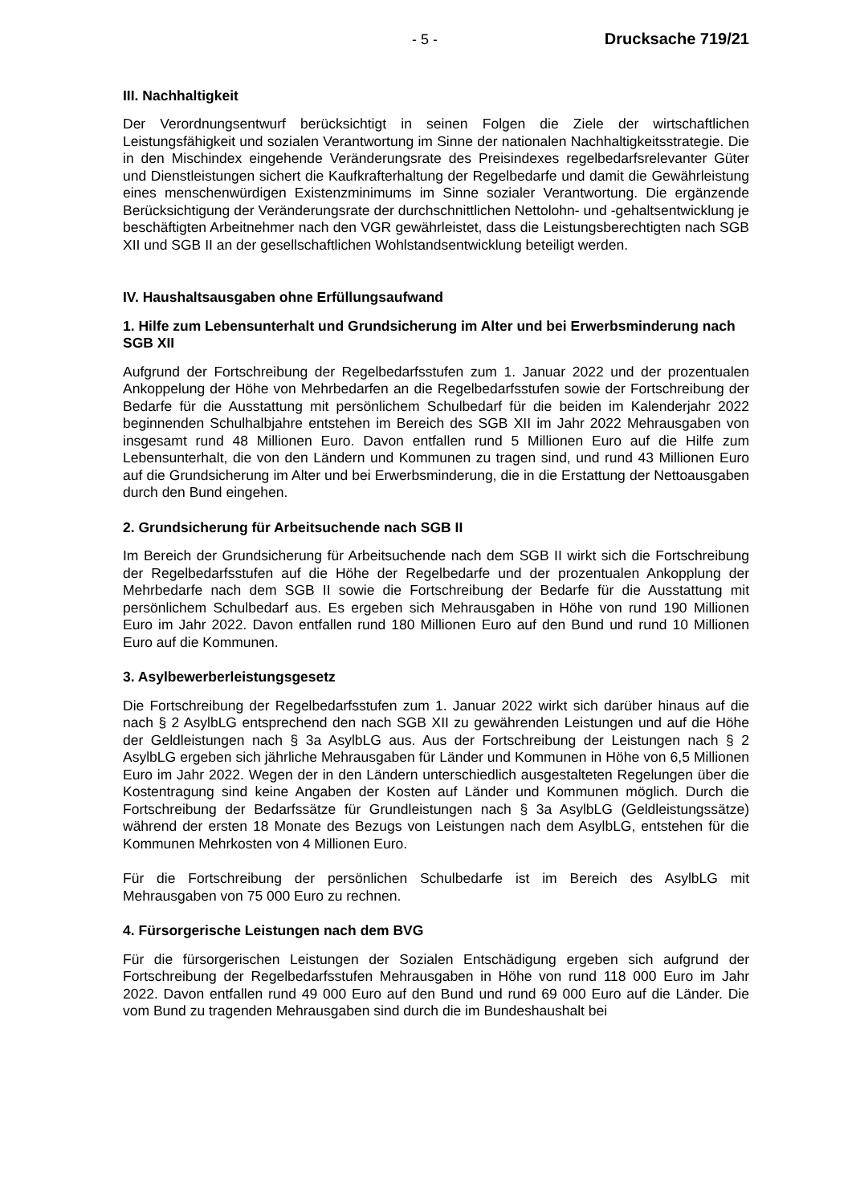- 5 - Drucksache 719/21
III. Nachhaltigkeit
Der Verordnungsentwurf berücksichtigt in seinen Folgen die Ziele der wirtschaftlichen Leistungsfähigkeit und sozialen Verantwortung im Sinne der nationalen Nachhaltigkeitsstrategie. Die in den Mischindex eingehende Veränderungsrate des Preisindexes regelbedarfsrelevanter Güter und Dienstleistungen sichert die Kaufkrafterhaltung der Regelbedarfe und damit die Gewährleistung eines menschenwürdigen Existenzminimums im Sinne sozialer Verantwortung. Die ergänzende Berücksichtigung der Veränderungsrate der durchschnittlichen Nettolohn- und -gehaltsentwicklung je beschäftigten Arbeitnehmer nach den VGR gewährleistet, dass die Leistungsberechtigten nach SGB XII und SGB II an der gesellschaftlichen Wohlstandsentwicklung beteiligt werden.
IV. Haushaltsausgaben ohne Erfüllungsaufwand
1. Hilfe zum Lebensunterhalt und Grundsicherung im Alter und bei Erwerbsminderung nach SGB XII
Aufgrund der Fortschreibung der Regelbedarfsstufen zum 1. Januar 2022 und der prozentualen Ankoppelung der Höhe von Mehrbedarfen an die Regelbedarfsstufen sowie der Fortschreibung der Bedarfe für die Ausstattung mit persönlichem Schulbedarf für die beiden im Kalenderjahr 2022 beginnenden Schulhalbjahre entstehen im Bereich des SGB XII im Jahr 2022 Mehrausgaben von insgesamt rund 48 Millionen Euro. Davon entfallen rund 5 Millionen Euro auf die Hilfe zum Lebensunterhalt, die von den Ländern und Kommunen zu tragen sind, und rund 43 Millionen Euro auf die Grundsicherung im Alter und bei Erwerbsminderung, die in die Erstattung der Nettoausgaben durch den Bund eingehen.
2. Grundsicherung für Arbeitsuchende nach SGB II
Im Bereich der Grundsicherung für Arbeitsuchende nach dem SGB II wirkt sich die Fortschreibung der Regelbedarfsstufen auf die Höhe der Regelbedarfe und der prozentualen Ankopplung der Mehrbedarfe nach dem SGB II sowie die Fortschreibung der Bedarfe für die Ausstattung mit persönlichem Schulbedarf aus. Es ergeben sich Mehrausgaben in Höhe von rund 190 Millionen Euro im Jahr 2022. Davon entfallen rund 180 Millionen Euro auf den Bund und rund 10 Millionen Euro auf die Kommunen.
3. Asylbewerberleistungsgesetz
Die Fortschreibung der Regelbedarfsstufen zum 1. Januar 2022 wirkt sich darüber hinaus auf die nach § 2 AsylbLG entsprechend den nach SGB XII zu gewährenden Leistungen und auf die Höhe der Geldleistungen nach § 3a AsylbLG aus. Aus der Fortschreibung der Leistungen nach § 2 AsylbLG ergeben sich jährliche Mehrausgaben für Länder und Kommunen in Höhe von 6,5 Millionen Euro im Jahr 2022. Wegen der in den Ländern unterschiedlich ausgestalteten Regelungen über die Kostentragung sind keine Angaben der Kosten auf Länder und Kommunen möglich. Durch die Fortschreibung der Bedarfssätze für Grundleistungen nach § 3a AsylbLG (Geldleistungssätze) während der ersten 18 Monate des Bezugs von Leistungen nach dem AsylbLG, entstehen für die Kommunen Mehrkosten von 4 Millionen Euro.
Für die Fortschreibung der persönlichen Schulbedarfe ist im Bereich des AsylbLG mit Mehrausgaben von 75 000 Euro zu rechnen.
4. Fürsorgerische Leistungen nach dem BVG
Für die fürsorgerischen Leistungen der Sozialen Entschädigung ergeben sich aufgrund der Fortschreibung der Regelbedarfsstufen Mehrausgaben in Höhe von rund 118 000 Euro im Jahr 2022. Davon entfallen rund 49 000 Euro auf den Bund und rund 69 000 Euro auf die Länder. Die vom Bund zu tragenden Mehrausgaben sind durch die im Bundeshaushalt bei